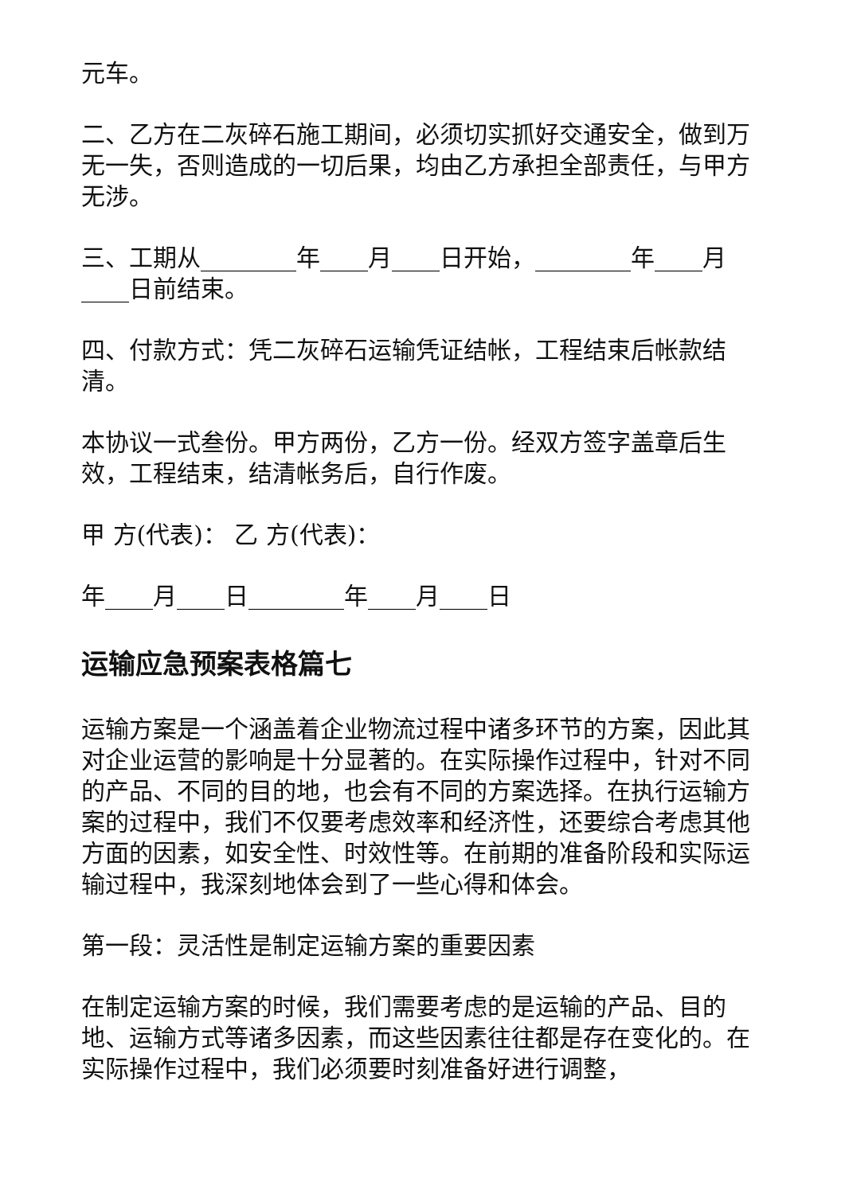元车。
二、乙方在二灰碎石施工期间，必须切实抓好交通安全，做到万无一失，否则造成的一切后果，均由乙方承担全部责任，与甲方无涉。
三、工期从________年____月____日开始，________年____月____日前结束。
四、付款方式：凭二灰碎石运输凭证结帐，工程结束后帐款结清。
本协议一式叁份。甲方两份，乙方一份。经双方签字盖章后生效，工程结束，结清帐务后，自行作废。
甲 方(代表)： 乙 方(代表)：
年____月____日________年____月____日
运输应急预案表格篇七
运输方案是一个涵盖着企业物流过程中诸多环节的方案，因此其对企业运营的影响是十分显著的。在实际操作过程中，针对不同的产品、不同的目的地，也会有不同的方案选择。在执行运输方案的过程中，我们不仅要考虑效率和经济性，还要综合考虑其他方面的因素，如安全性、时效性等。在前期的准备阶段和实际运输过程中，我深刻地体会到了一些心得和体会。
第一段：灵活性是制定运输方案的重要因素
在制定运输方案的时候，我们需要考虑的是运输的产品、目的地、运输方式等诸多因素，而这些因素往往都是存在变化的。在实际操作过程中，我们必须要时刻准备好进行调整，